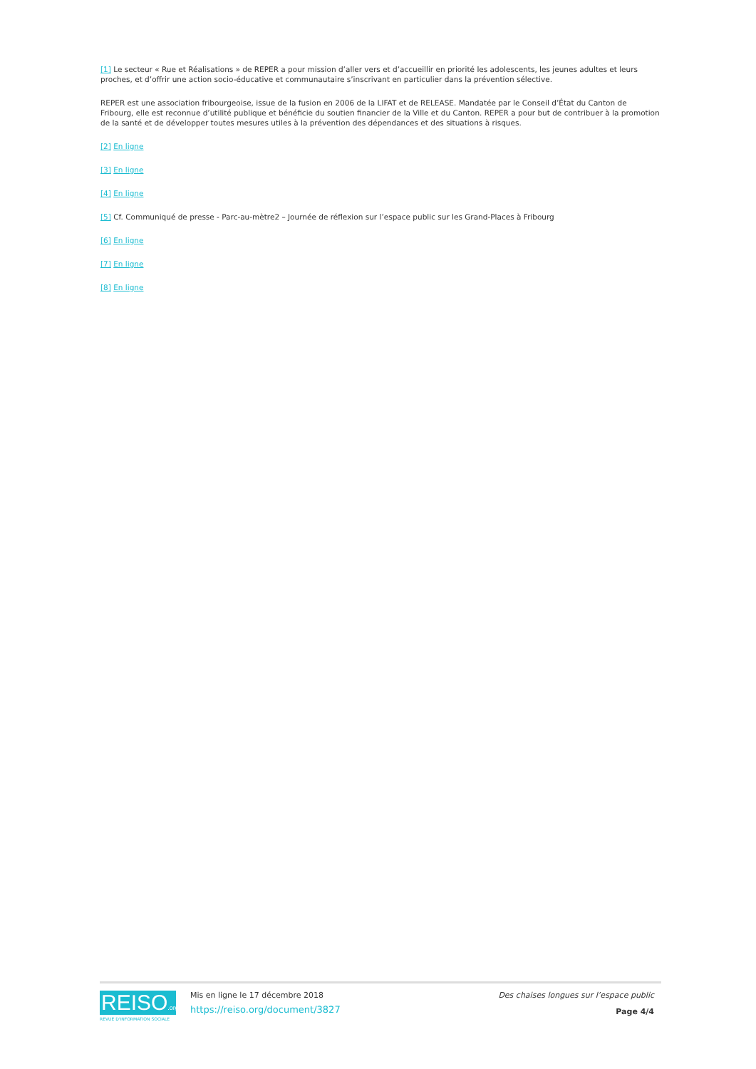[1] Le secteur « Rue et Réalisations » de REPER a pour mission d’aller vers et d’accueillir en priorité les adolescents, les jeunes adultes et leurs proches, et d’offrir une action socio-éducative et communautaire s’inscrivant en particulier dans la prévention sélective.
REPER est une association fribourgeoise, issue de la fusion en 2006 de la LIFAT et de RELEASE. Mandatée par le Conseil d’État du Canton de Fribourg, elle est reconnue d’utilité publique et bénéficie du soutien financier de la Ville et du Canton. REPER a pour but de contribuer à la promotion de la santé et de développer toutes mesures utiles à la prévention des dépendances et des situations à risques.
[2] En ligne
[3] En ligne
[4] En ligne
[5] Cf. Communiqué de presse - Parc-au-mètre2 – Journée de réflexion sur l’espace public sur les Grand-Places à Fribourg
[6] En ligne
[7] En ligne
[8] En ligne
REISO.org
REVUE D'INFORMATION SOCIALE
Mis en ligne le 17 décembre 2018
https://reiso.org/document/3827
Des chaises longues sur l’espace public
Page 4/4